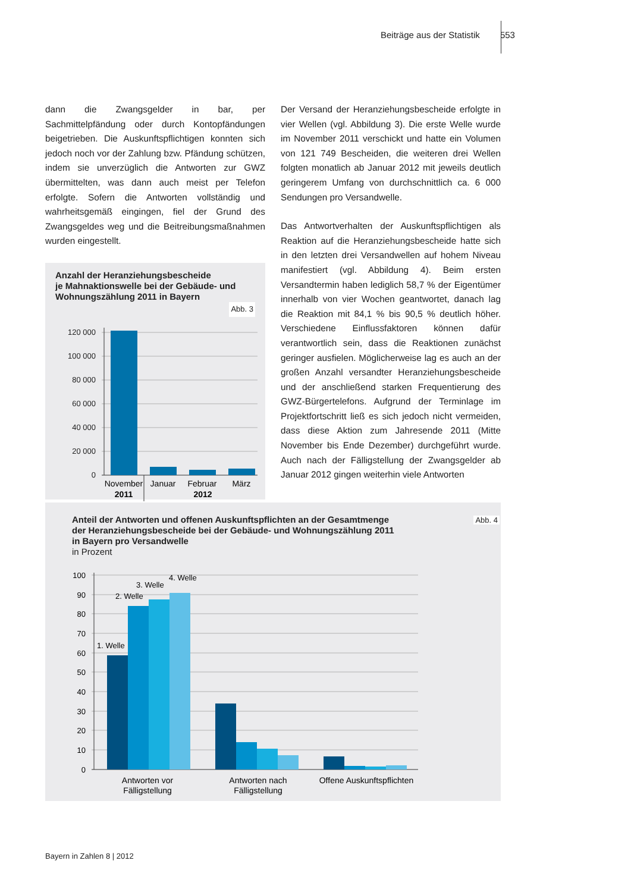Beiträge aus der Statistik 553
dann die Zwangsgelder in bar, per Sachmittelpfändung oder durch Kontopfändungen beigetrieben. Die Auskunftspflichtigen konnten sich jedoch noch vor der Zahlung bzw. Pfändung schützen, indem sie unverzüglich die Antworten zur GWZ übermittelten, was dann auch meist per Telefon erfolgte. Sofern die Antworten vollständig und wahrheitsgemäß eingingen, fiel der Grund des Zwangsgeldes weg und die Beitreibungsmaßnahmen wurden eingestellt.
Anzahl der Heranziehungsbescheide
je Mahnaktionswelle bei der Gebäude- und
Wohnungszählung 2011 in Bayern
Abb. 3
120 000
100 000
80 000
60 000
40 000
20 000
0
November
Januar
Februar
März
2011
2012
Der Versand der Heranziehungsbescheide erfolgte in vier Wellen (vgl. Abbildung 3). Die erste Welle wurde im November 2011 verschickt und hatte ein Volumen von 121 749 Bescheiden, die weiteren drei Wellen folgten monatlich ab Januar 2012 mit jeweils deutlich geringerem Umfang von durchschnittlich ca. 6 000 Sendungen pro Versandwelle.
Das Antwortverhalten der Auskunftspflichtigen als Reaktion auf die Heranziehungsbescheide hatte sich in den letzten drei Versandwellen auf hohem Niveau manifestiert (vgl. Abbildung 4). Beim ersten Versandtermin haben lediglich 58,7 % der Eigentümer innerhalb von vier Wochen geantwortet, danach lag die Reaktion mit 84,1 % bis 90,5 % deutlich höher. Verschiedene Einflussfaktoren können dafür verantwortlich sein, dass die Reaktionen zunächst geringer ausfielen. Möglicherweise lag es auch an der großen Anzahl versandter Heranziehungsbescheide und der anschließend starken Frequentierung des GWZ-Bürgertelefons. Aufgrund der Terminlage im Projektfortschritt ließ es sich jedoch nicht vermeiden, dass diese Aktion zum Jahresende 2011 (Mitte November bis Ende Dezember) durchgeführt wurde. Auch nach der Fälligstellung der Zwangsgelder ab Januar 2012 gingen weiterhin viele Antworten
Abb. 4
Anteil der Antworten und offenen Auskunftspflichten an der Gesamtmenge
der Heranziehungsbescheide bei der Gebäude- und Wohnungszählung 2011
in Bayern pro Versandwelle
in Prozent
100
90
80
70
60
50
40
30
20
10
0
1. Welle
2. Welle
3. Welle
4. Welle
Antworten vor
Fälligstellung
Antworten nach
Fälligstellung
Offene Auskunftspflichten
Bayern in Zahlen 8 | 2012